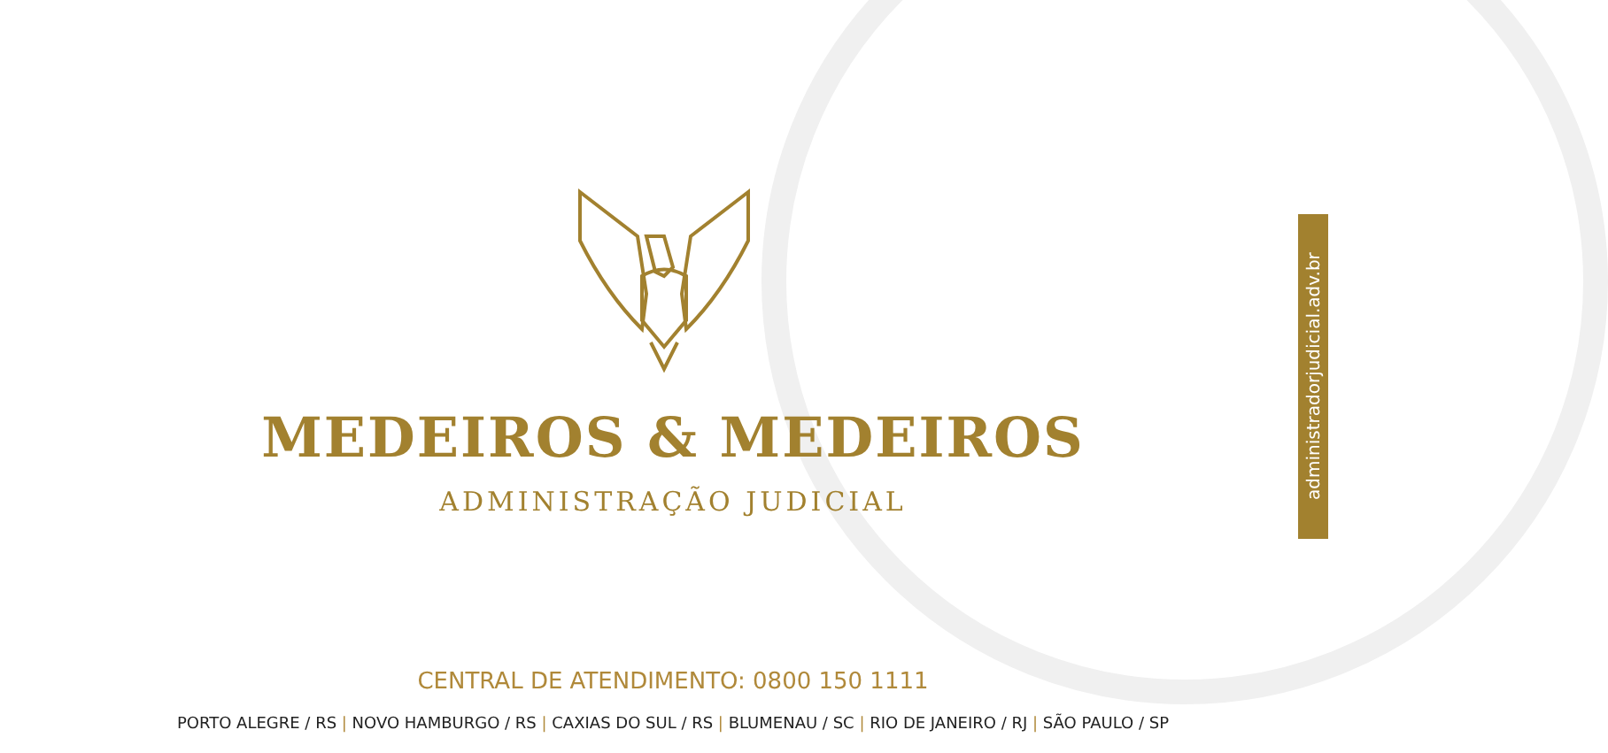MEDEIROS & MEDEIROS
ADMINISTRAÇÃO JUDICIAL
CENTRAL DE ATENDIMENTO: 0800 150 1111
PORTO ALEGRE / RS | NOVO HAMBURGO / RS | CAXIAS DO SUL / RS | BLUMENAU / SC | RIO DE JANEIRO / RJ | SÃO PAULO / SP
administradorjudicial.adv.br